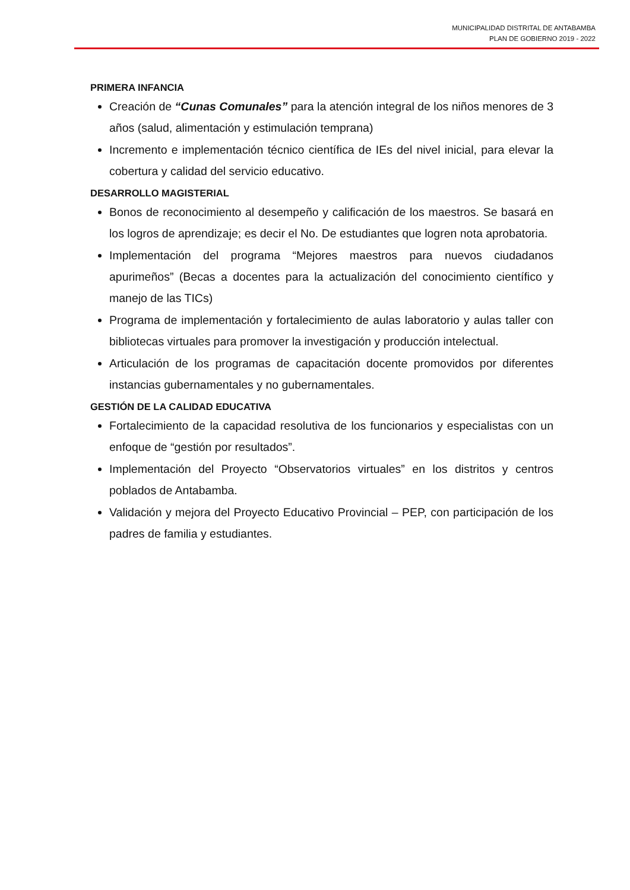MUNICIPALIDAD DISTRITAL DE ANTABAMBA
PLAN DE GOBIERNO 2019 - 2022
PRIMERA INFANCIA
Creación de “Cunas Comunales” para la atención integral de los niños menores de 3 años (salud, alimentación y estimulación temprana)
Incremento e implementación técnico científica de IEs del nivel inicial, para elevar la cobertura y calidad del servicio educativo.
DESARROLLO MAGISTERIAL
Bonos de reconocimiento al desempeño y calificación de los maestros. Se basará en los logros de aprendizaje; es decir el No. De estudiantes que logren nota aprobatoria.
Implementación del programa “Mejores maestros para nuevos ciudadanos apurimeños” (Becas a docentes para la actualización del conocimiento científico y manejo de las TICs)
Programa de implementación y fortalecimiento de aulas laboratorio y aulas taller con bibliotecas virtuales para promover la investigación y producción intelectual.
Articulación de los programas de capacitación docente promovidos por diferentes instancias gubernamentales y no gubernamentales.
GESTIÓN DE LA CALIDAD EDUCATIVA
Fortalecimiento de la capacidad resolutiva de los funcionarios y especialistas con un enfoque de “gestión por resultados”.
Implementación del Proyecto “Observatorios virtuales” en los distritos y centros poblados de Antabamba.
Validación y mejora del Proyecto Educativo Provincial – PEP, con participación de los padres de familia y estudiantes.